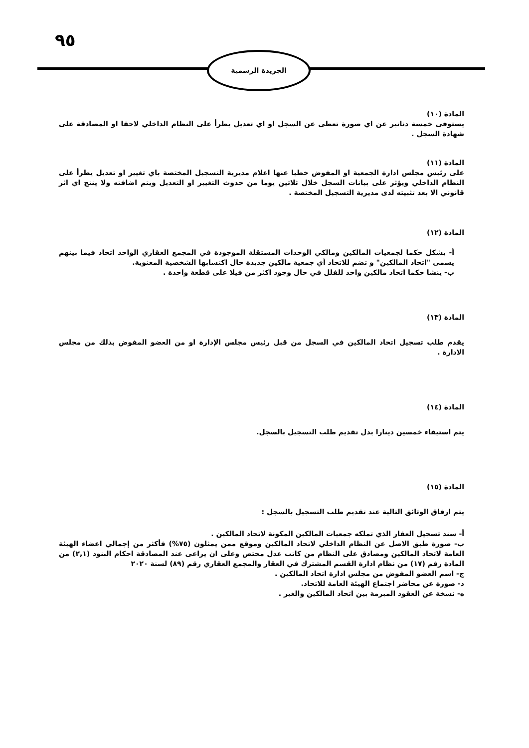٩٥
الجريدة الرسمية
المادة (١٠)
يستوفى خمسة دنانير عن اي صورة تعطى عن السجل او اي تعديل يطرأ على النظام الداخلي لاحقا او المصادقة على شهادة السجل .
المادة (١١)
على رئيس مجلس ادارة الجمعية او المفوض خطيا عنها اعلام مديرية التسجيل المختصة باي تغيير او تعديل يطرأ على النظام الداخلي ويؤثر على بيانات السجل خلال ثلاثين يوما من حدوث التغيير او التعديل ويتم اضافته ولا ينتج اي اثر قانوني الا بعد تثبيته لدى مديرية التسجيل المختصة .
المادة (١٢)
أ- يشكل حكما لجمعيات المالكين ومالكي الوحدات المستقلة الموجودة في المجمع العقاري الواحد اتحاد فيما بينهم يسمى "اتحاد المالكين" و تضم للاتحاد أي جمعية مالكين جديدة حال اكتسابها الشخصية المعنوية.
ب- ينشا حكما اتحاد مالكين واحد للفلل في حال وجود اكثر من فيلا على قطعة واحدة .
المادة (١٣)
يقدم طلب تسجيل اتحاد المالكين في السجل من قبل رئيس مجلس الإدارة او من العضو المفوض بذلك من مجلس الادارة .
المادة (١٤)
يتم استيفاء خمسين دينارا بدل تقديم طلب التسجيل بالسجل.
المادة (١٥)
يتم ارفاق الوثائق التالية عند تقديم طلب التسجيل بالسجل :
أ- سند تسجيل العقار الذي تملكه جمعيات المالكين المكونة لاتحاد المالكين .
ب- صورة طبق الاصل عن النظام الداخلي لاتحاد المالكين وموقع ممن يمثلون (٧٥%) فأكثر من إجمالي اعضاء الهيئة العامة لاتحاد المالكين ومصادق على النظام من كاتب عدل مختص وعلى ان يراعى عند المصادقة احكام البنود (٢,١) من المادة رقم (١٧) من نظام ادارة القسم المشترك في العقار والمجمع العقاري رقم (٨٩) لسنة ٢٠٢٠
ج- اسم العضو المفوض من مجلس ادارة اتحاد المالكين .
د- صورة عن محاضر اجتماع الهيئة العامة للاتحاد.
ه- نسخة عن العقود المبرمة بين اتحاد المالكين والغير .